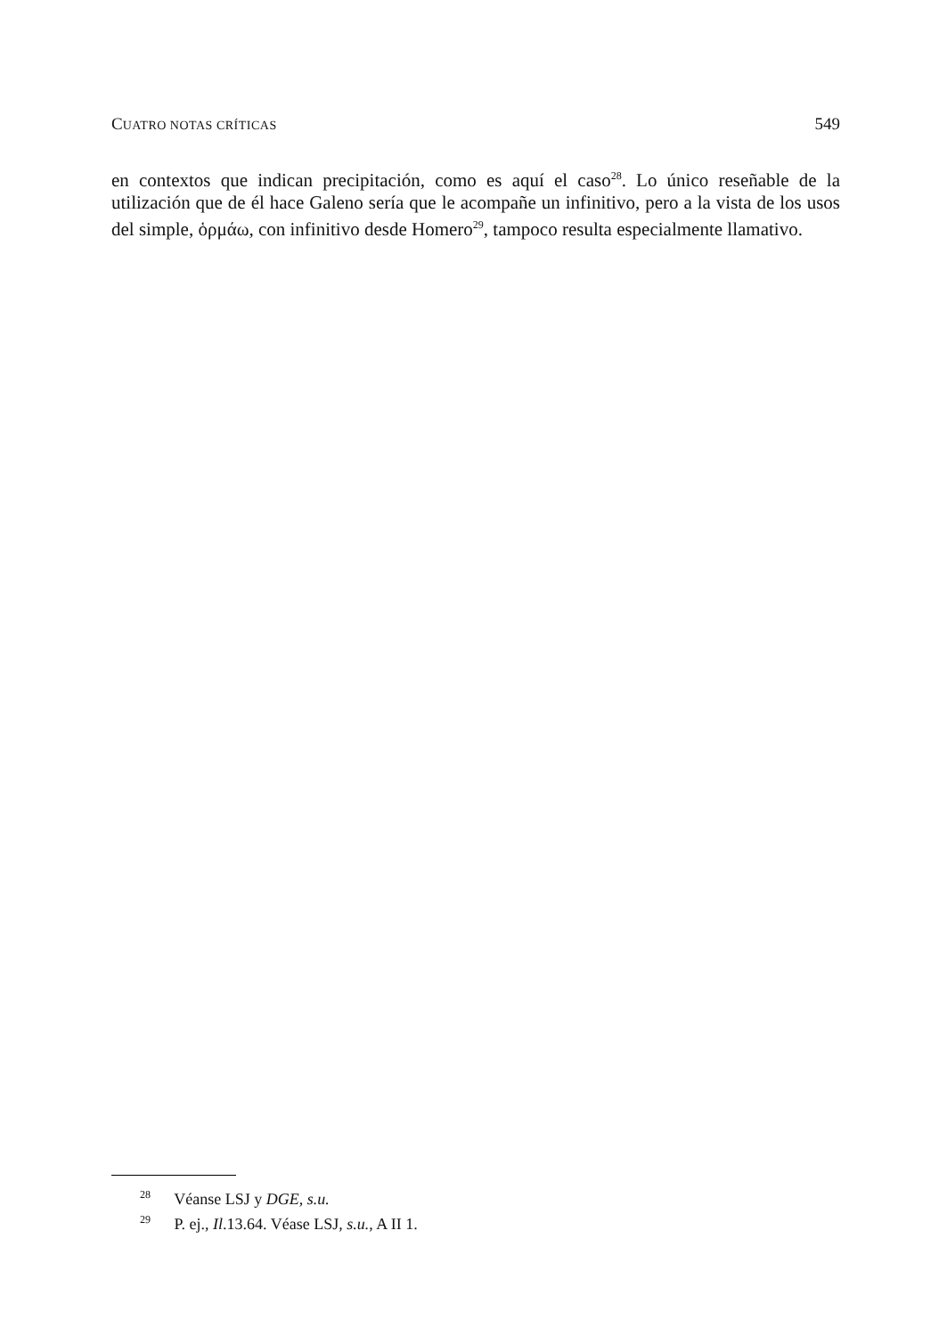CUATRO NOTAS CRÍTICAS 549
en contextos que indican precipitación, como es aquí el caso<sup>28</sup>. Lo único reseñable de la utilización que de él hace Galeno sería que le acompañe un infinitivo, pero a la vista de los usos del simple, ὁρμάω, con infinitivo desde Homero<sup>29</sup>, tampoco resulta especialmente llamativo.
<sup>28</sup> Véanse LSJ y DGE, s.u.
<sup>29</sup> P. ej., Il.13.64. Véase LSJ, s.u., A II 1.